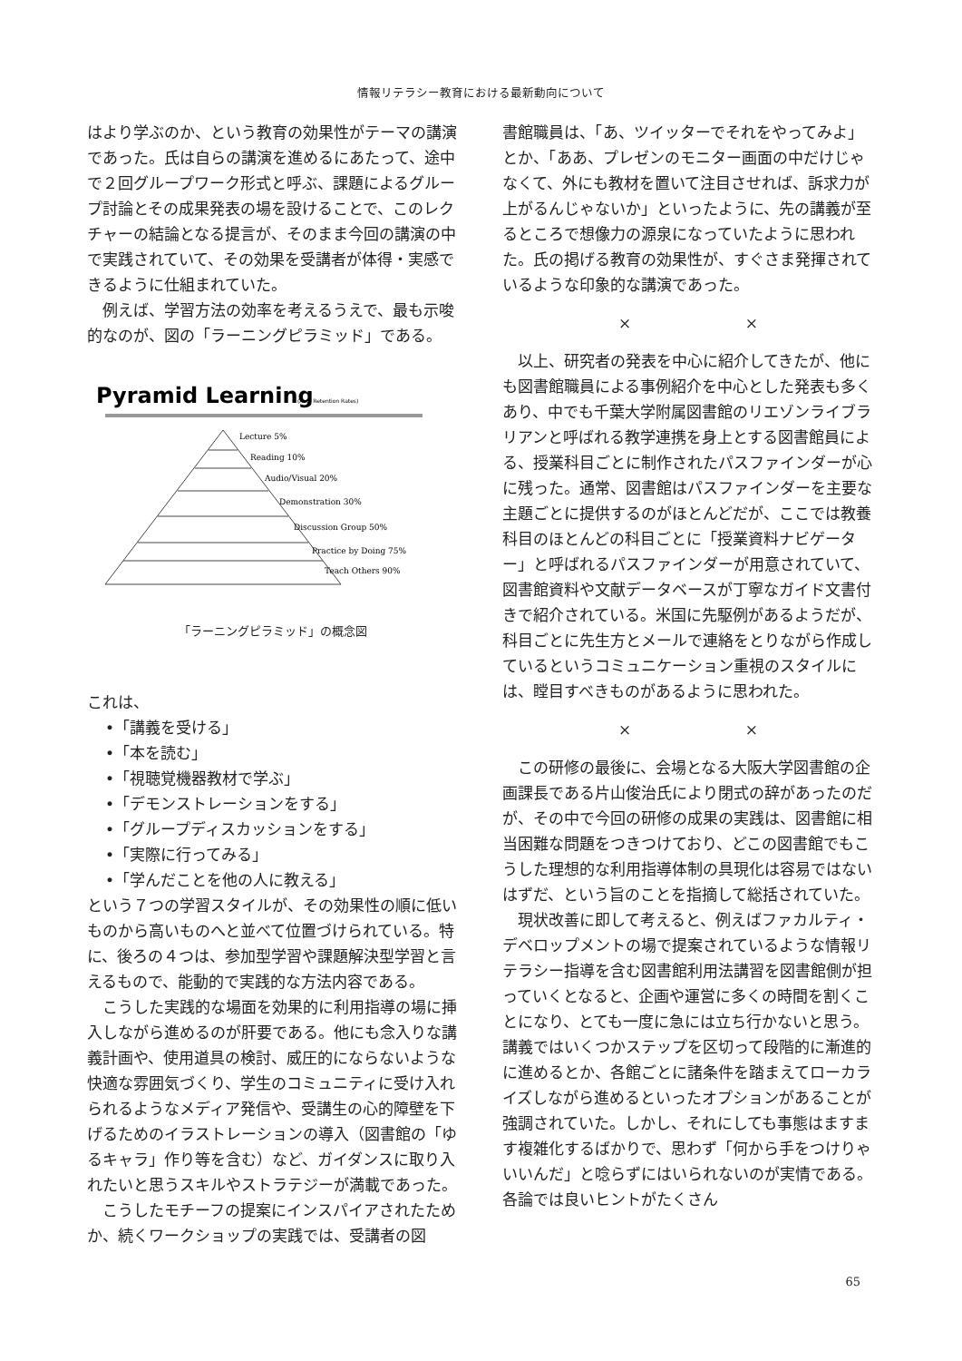情報リテラシー教育における最新動向について
はより学ぶのか、という教育の効果性がテーマの講演であった。氏は自らの講演を進めるにあたって、途中で２回グループワーク形式と呼ぶ、課題によるグループ討論とその成果発表の場を設けることで、このレクチャーの結論となる提言が、そのまま今回の講演の中で実践されていて、その効果を受講者が体得・実感できるように仕組まれていた。
例えば、学習方法の効率を考えるうえで、最も示唆的なのが、図の「ラーニングピラミッド」である。
Pyramid Learning
(Avg. Retention Rates)
Lecture 5%
Reading 10%
Audio/Visual 20%
Demonstration 30%
Discussion Group 50%
Practice by Doing 75%
Teach Others 90%
「ラーニングピラミッド」の概念図
これは、
•「講義を受ける」
•「本を読む」
•「視聴覚機器教材で学ぶ」
•「デモンストレーションをする」
•「グループディスカッションをする」
•「実際に行ってみる」
•「学んだことを他の人に教える」
という７つの学習スタイルが、その効果性の順に低いものから高いものへと並べて位置づけられている。特に、後ろの４つは、参加型学習や課題解決型学習と言えるもので、能動的で実践的な方法内容である。
こうした実践的な場面を効果的に利用指導の場に挿入しながら進めるのが肝要である。他にも念入りな講義計画や、使用道具の検討、威圧的にならないような快適な雰囲気づくり、学生のコミュニティに受け入れられるようなメディア発信や、受講生の心的障壁を下げるためのイラストレーションの導入（図書館の「ゆるキャラ」作り等を含む）など、ガイダンスに取り入れたいと思うスキルやストラテジーが満載であった。
こうしたモチーフの提案にインスパイアされたためか、続くワークショップの実践では、受講者の図
書館職員は、「あ、ツイッターでそれをやってみよ」とか、「ああ、プレゼンのモニター画面の中だけじゃなくて、外にも教材を置いて注目させれば、訴求力が上がるんじゃないか」といったように、先の講義が至るところで想像力の源泉になっていたように思われた。氏の掲げる教育の効果性が、すぐさま発揮されているような印象的な講演であった。
× ×
以上、研究者の発表を中心に紹介してきたが、他にも図書館職員による事例紹介を中心とした発表も多くあり、中でも千葉大学附属図書館のリエゾンライブラリアンと呼ばれる教学連携を身上とする図書館員による、授業科目ごとに制作されたパスファインダーが心に残った。通常、図書館はパスファインダーを主要な主題ごとに提供するのがほとんどだが、ここでは教養科目のほとんどの科目ごとに「授業資料ナビゲーター」と呼ばれるパスファインダーが用意されていて、図書館資料や文献データベースが丁寧なガイド文書付きで紹介されている。米国に先駆例があるようだが、科目ごとに先生方とメールで連絡をとりながら作成しているというコミュニケーション重視のスタイルには、瞠目すべきものがあるように思われた。
× ×
この研修の最後に、会場となる大阪大学図書館の企画課長である片山俊治氏により閉式の辞があったのだが、その中で今回の研修の成果の実践は、図書館に相当困難な問題をつきつけており、どこの図書館でもこうした理想的な利用指導体制の具現化は容易ではないはずだ、という旨のことを指摘して総括されていた。
現状改善に即して考えると、例えばファカルティ・デベロップメントの場で提案されているような情報リテラシー指導を含む図書館利用法講習を図書館側が担っていくとなると、企画や運営に多くの時間を割くことになり、とても一度に急には立ち行かないと思う。講義ではいくつかステップを区切って段階的に漸進的に進めるとか、各館ごとに諸条件を踏まえてローカライズしながら進めるといったオプションがあることが強調されていた。しかし、それにしても事態はますます複雑化するばかりで、思わず「何から手をつけりゃいいんだ」と唸らずにはいられないのが実情である。各論では良いヒントがたくさん
65